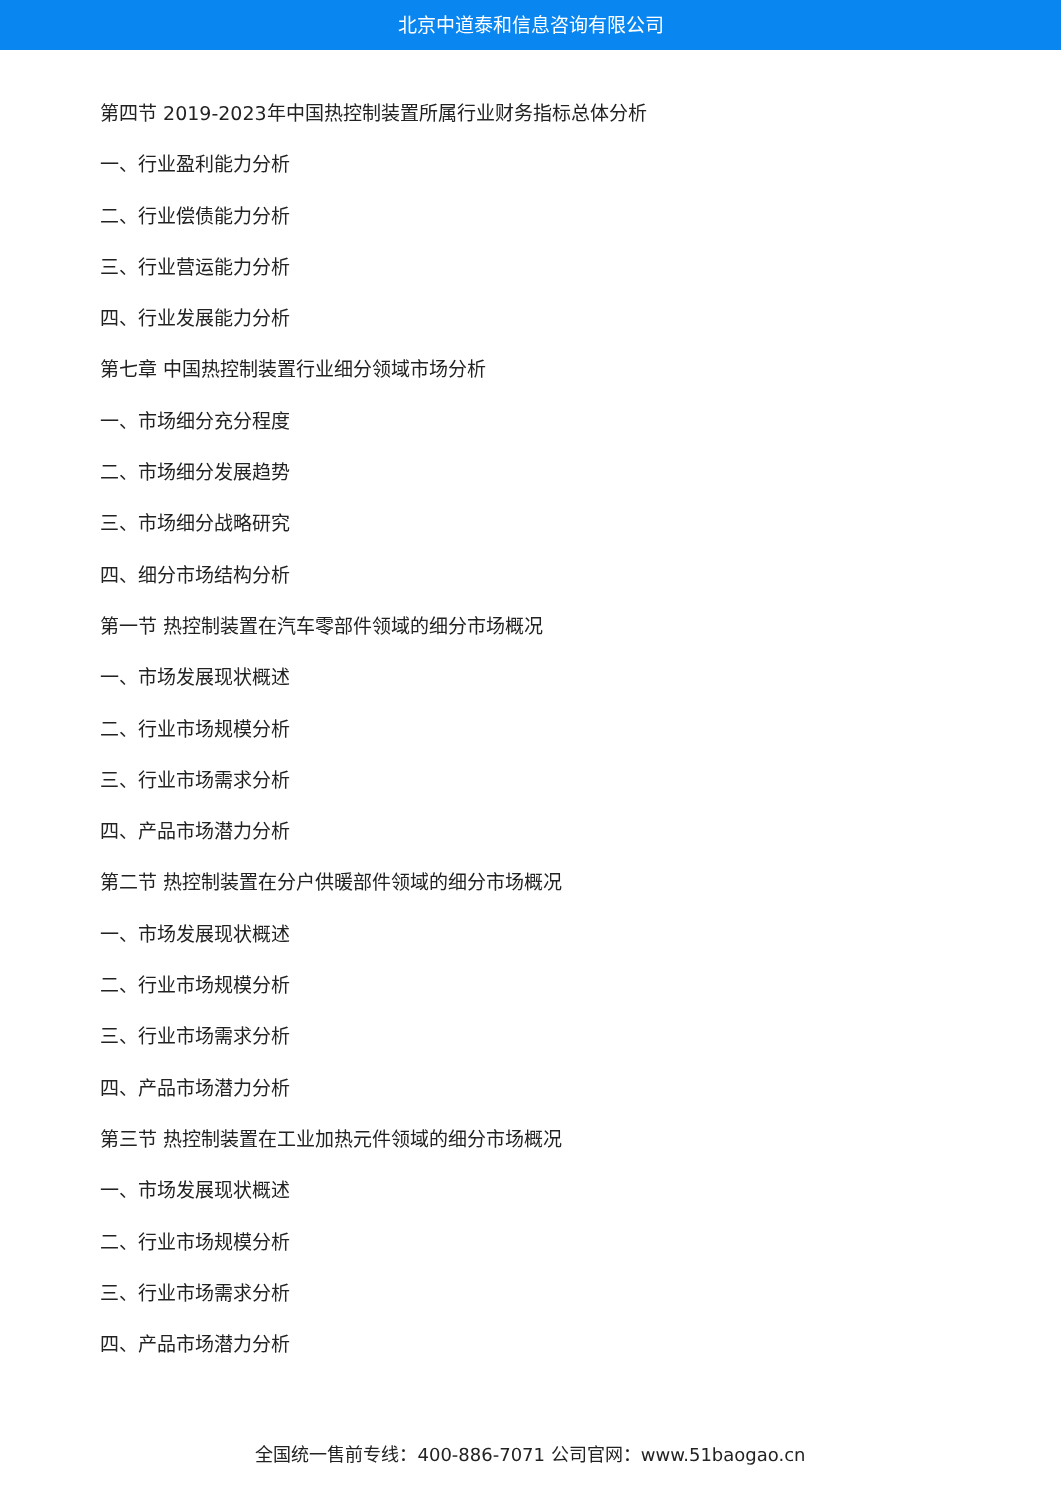北京中道泰和信息咨询有限公司
第四节 2019-2023年中国热控制装置所属行业财务指标总体分析
一、行业盈利能力分析
二、行业偿债能力分析
三、行业营运能力分析
四、行业发展能力分析
第七章 中国热控制装置行业细分领域市场分析
一、市场细分充分程度
二、市场细分发展趋势
三、市场细分战略研究
四、细分市场结构分析
第一节 热控制装置在汽车零部件领域的细分市场概况
一、市场发展现状概述
二、行业市场规模分析
三、行业市场需求分析
四、产品市场潜力分析
第二节 热控制装置在分户供暖部件领域的细分市场概况
一、市场发展现状概述
二、行业市场规模分析
三、行业市场需求分析
四、产品市场潜力分析
第三节 热控制装置在工业加热元件领域的细分市场概况
一、市场发展现状概述
二、行业市场规模分析
三、行业市场需求分析
四、产品市场潜力分析
全国统一售前专线：400-886-7071 公司官网：www.51baogao.cn